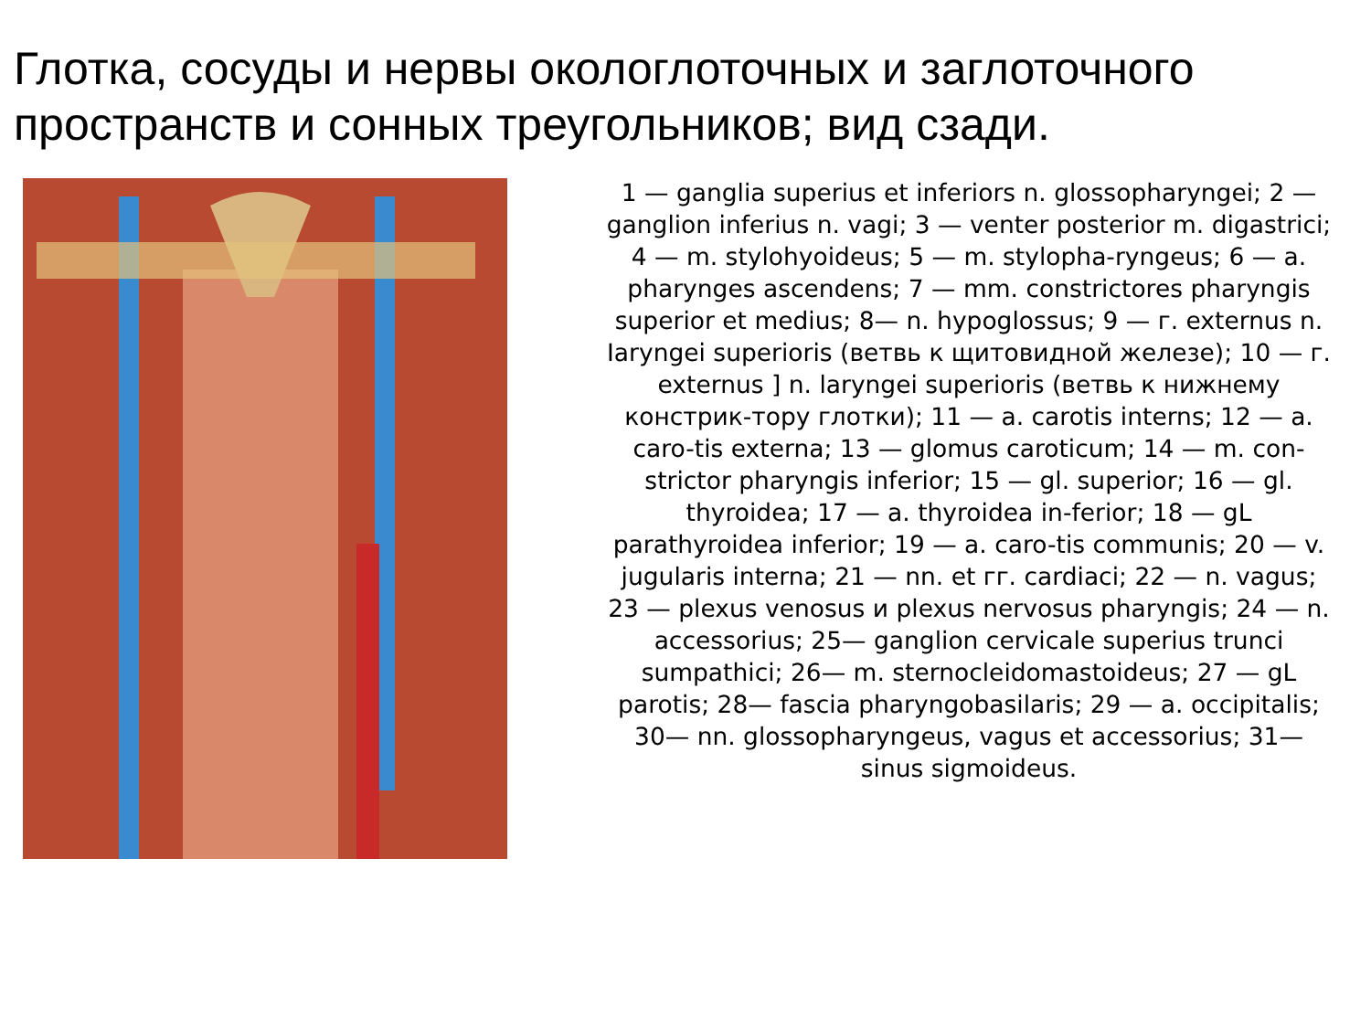Глотка, сосуды и нервы окологлоточных и заглоточного пространств и сонных треугольников; вид сзади.
1 — ganglia superius et inferiors n. glossopharyngei; 2 — ganglion inferius n. vagi; 3 — venter posterior m. digastrici; 4 — m. stylohyoideus; 5 — m. stylopha-ryngeus; 6 — a. pharynges ascendens; 7 — mm. constrictores pharyngis superior et medius; 8— n. hypoglossus; 9 — г. externus n. Iaryngei superioris (ветвь к щитовидной железе); 10 — г. externus ] n. laryngei superioris (ветвь к нижнему констрик-тору глотки); 11 — a. carotis interns; 12 — a. caro-tis externa; 13 — glomus caroticum; 14 — m. con-strictor pharyngis inferior; 15 — gl. superior; 16 — gl. thyroidea; 17 — a. thyroidea in-ferior; 18 — gL parathyroidea inferior; 19 — a. caro-tis communis; 20 — v. jugularis interna; 21 — nn. et гг. cardiaci; 22 — n. vagus; 23 — plexus venosus и plexus nervosus pharyngis; 24 — n. accessorius; 25— ganglion cervicale superius trunci sumpathici; 26— m. sternocleidomastoideus; 27 — gL parotis; 28— fascia pharyngobasilaris; 29 — a. occipitalis; 30— nn. glossopharyngeus, vagus et accessorius; 31— sinus sigmoideus.